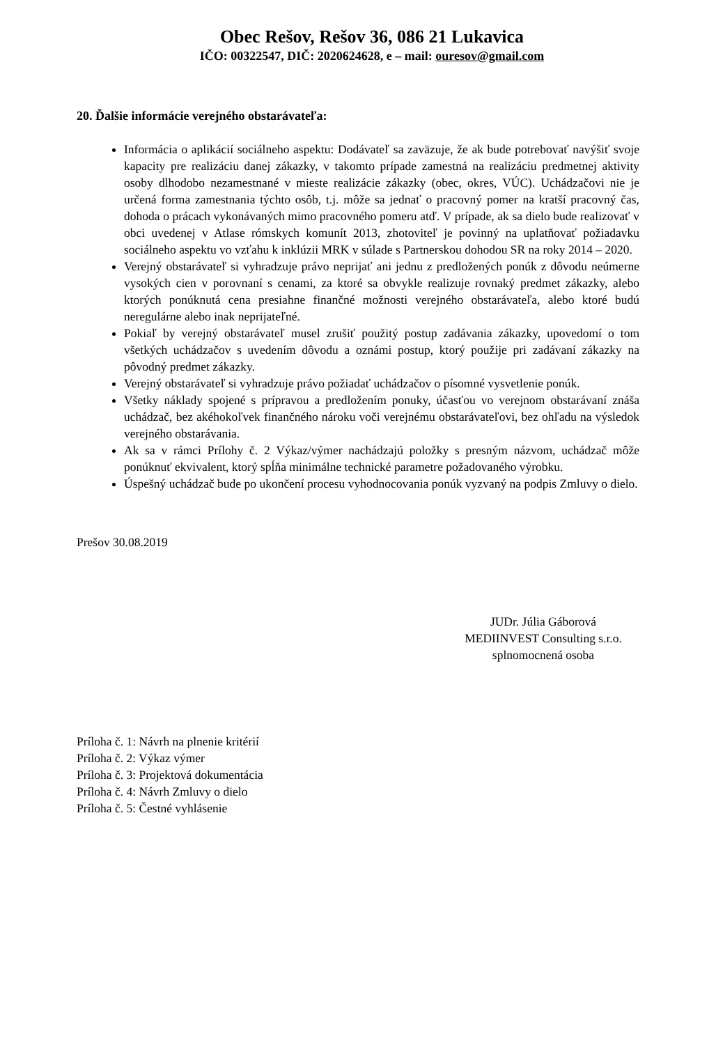Obec Rešov, Rešov 36, 086 21 Lukavica
IČO: 00322547, DIČ: 2020624628, e – mail: ouresov@gmail.com
20. Ďalšie informácie verejného obstarávateľa:
Informácia o aplikácií sociálneho aspektu: Dodávateľ sa zaväzuje, že ak bude potrebovať navýšiť svoje kapacity pre realizáciu danej zákazky, v takomto prípade zamestná na realizáciu predmetnej aktivity osoby dlhodobo nezamestnané v mieste realizácie zákazky (obec, okres, VÚC). Uchádzačovi nie je určená forma zamestnania týchto osôb, t.j. môže sa jednať o pracovný pomer na kratší pracovný čas, dohoda o prácach vykonávaných mimo pracovného pomeru atď. V prípade, ak sa dielo bude realizovať v obci uvedenej v Atlase rómskych komunít 2013, zhotoviteľ je povinný na uplatňovať požiadavku sociálneho aspektu vo vzťahu k inklúzii MRK v súlade s Partnerskou dohodou SR na roky 2014 – 2020.
Verejný obstarávateľ si vyhradzuje právo neprijať ani jednu z predložených ponúk z dôvodu neúmerne vysokých cien v porovnaní s cenami, za ktoré sa obvykle realizuje rovnaký predmet zákazky, alebo ktorých ponúknutá cena presiahne finančné možnosti verejného obstarávateľa, alebo ktoré budú neregulárne alebo inak neprijateľné.
Pokiaľ by verejný obstarávateľ musel zrušiť použitý postup zadávania zákazky, upovedomí o tom všetkých uchádzačov s uvedením dôvodu a oznámi postup, ktorý použije pri zadávaní zákazky na pôvodný predmet zákazky.
Verejný obstarávateľ si vyhradzuje právo požiadať uchádzačov o písomné vysvetlenie ponúk.
Všetky náklady spojené s prípravou a predložením ponuky, účasťou vo verejnom obstarávaní znáša uchádzač, bez akéhokoľvek finančného nároku voči verejnému obstarávateľovi, bez ohľadu na výsledok verejného obstarávania.
Ak sa v rámci Prílohy č. 2 Výkaz/výmer nachádzajú položky s presným názvom, uchádzač môže ponúknuť ekvivalent, ktorý spĺňa minimálne technické parametre požadovaného výrobku.
Úspešný uchádzač bude po ukončení procesu vyhodnocovania ponúk vyzvaný na podpis Zmluvy o dielo.
Prešov 30.08.2019
JUDr. Júlia Gáborová
MEDIINVEST Consulting s.r.o.
splnomocnená osoba
Príloha č. 1: Návrh na plnenie kritérií
Príloha č. 2: Výkaz výmer
Príloha č. 3: Projektová dokumentácia
Príloha č. 4: Návrh Zmluvy o dielo
Príloha č. 5: Čestné vyhlásenie